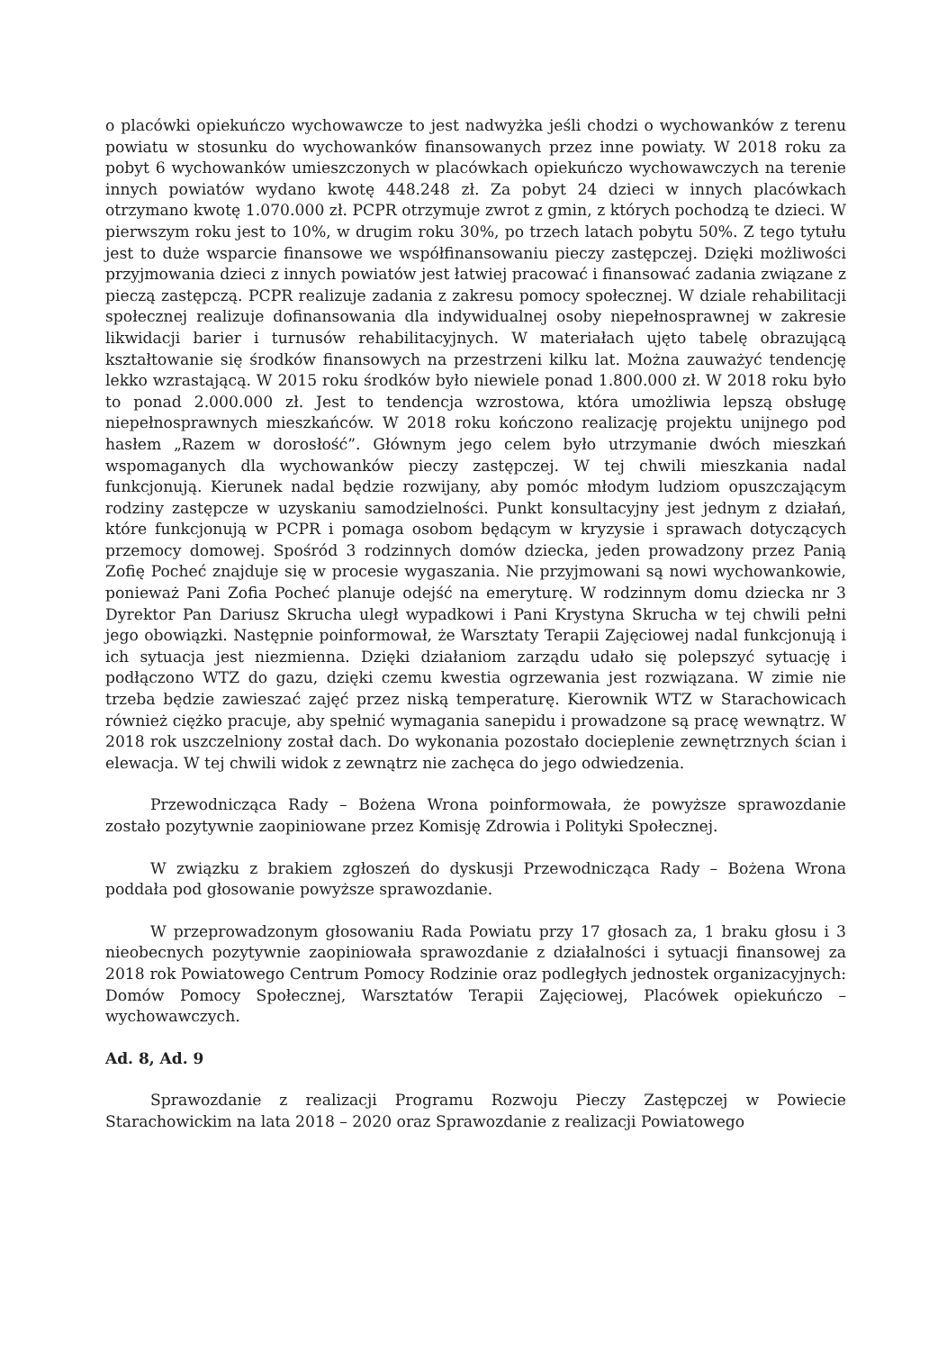o placówki opiekuńczo wychowawcze to jest nadwyżka jeśli chodzi o wychowanków z terenu powiatu w stosunku do wychowanków finansowanych przez inne powiaty. W 2018 roku za pobyt 6 wychowanków umieszczonych w placówkach opiekuńczo wychowawczych na terenie innych powiatów wydano kwotę 448.248 zł. Za pobyt 24 dzieci w innych placówkach otrzymano kwotę 1.070.000 zł. PCPR otrzymuje zwrot z gmin, z których pochodzą te dzieci. W pierwszym roku jest to 10%, w drugim roku 30%, po trzech latach pobytu 50%. Z tego tytułu jest to duże wsparcie finansowe we współfinansowaniu pieczy zastępczej. Dzięki możliwości przyjmowania dzieci z innych powiatów jest łatwiej pracować i finansować zadania związane z pieczą zastępczą. PCPR realizuje zadania z zakresu pomocy społecznej. W dziale rehabilitacji społecznej realizuje dofinansowania dla indywidualnej osoby niepełnosprawnej w zakresie likwidacji barier i turnusów rehabilitacyjnych. W materiałach ujęto tabelę obrazującą kształtowanie się środków finansowych na przestrzeni kilku lat. Można zauważyć tendencję lekko wzrastającą. W 2015 roku środków było niewiele ponad 1.800.000 zł. W 2018 roku było to ponad 2.000.000 zł. Jest to tendencja wzrostowa, która umożliwia lepszą obsługę niepełnosprawnych mieszkańców. W 2018 roku kończono realizację projektu unijnego pod hasłem „Razem w dorosłość”. Głównym jego celem było utrzymanie dwóch mieszkań wspomaganych dla wychowanków pieczy zastępczej. W tej chwili mieszkania nadal funkcjonują. Kierunek nadal będzie rozwijany, aby pomóc młodym ludziom opuszczającym rodziny zastępcze w uzyskaniu samodzielności. Punkt konsultacyjny jest jednym z działań, które funkcjonują w PCPR i pomaga osobom będącym w kryzysie i sprawach dotyczących przemocy domowej. Spośród 3 rodzinnych domów dziecka, jeden prowadzony przez Panią Zofię Pocheć znajduje się w procesie wygaszania. Nie przyjmowani są nowi wychowankowie, ponieważ Pani Zofia Pocheć planuje odejść na emeryturę. W rodzinnym domu dziecka nr 3 Dyrektor Pan Dariusz Skrucha uległ wypadkowi i Pani Krystyna Skrucha w tej chwili pełni jego obowiązki. Następnie poinformował, że Warsztaty Terapii Zajęciowej nadal funkcjonują i ich sytuacja jest niezmienna. Dzięki działaniom zarządu udało się polepszyć sytuację i podłączono WTZ do gazu, dzięki czemu kwestia ogrzewania jest rozwiązana. W zimie nie trzeba będzie zawieszać zajęć przez niską temperaturę. Kierownik WTZ w Starachowicach również ciężko pracuje, aby spełnić wymagania sanepidu i prowadzone są pracę wewnątrz. W 2018 rok uszczelniony został dach. Do wykonania pozostało docieplenie zewnętrznych ścian i elewacja. W tej chwili widok z zewnątrz nie zachęca do jego odwiedzenia.
Przewodnicząca Rady – Bożena Wrona poinformowała, że powyższe sprawozdanie zostało pozytywnie zaopiniowane przez Komisję Zdrowia i Polityki Społecznej.
W związku z brakiem zgłoszeń do dyskusji Przewodnicząca Rady – Bożena Wrona poddała pod głosowanie powyższe sprawozdanie.
W przeprowadzonym głosowaniu Rada Powiatu przy 17 głosach za, 1 braku głosu i 3 nieobecnych pozytywnie zaopiniowała sprawozdanie z działalności i sytuacji finansowej za 2018 rok Powiatowego Centrum Pomocy Rodzinie oraz podległych jednostek organizacyjnych: Domów Pomocy Społecznej, Warsztatów Terapii Zajęciowej, Placówek opiekuńczo – wychowawczych.
Ad. 8, Ad. 9
Sprawozdanie z realizacji Programu Rozwoju Pieczy Zastępczej w Powiecie Starachowickim na lata 2018 – 2020 oraz Sprawozdanie z realizacji Powiatowego